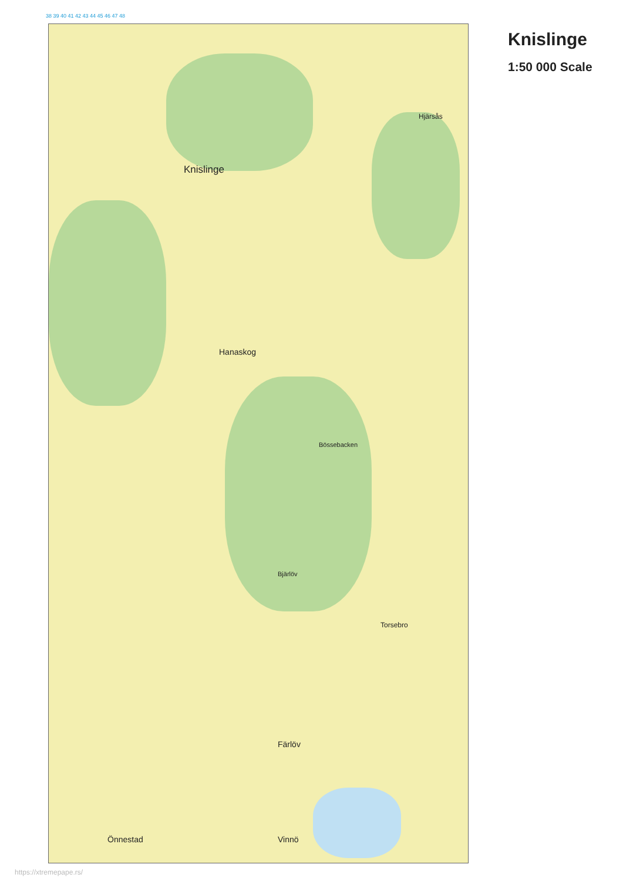Knislinge
Hanaskog
Färlöv
Önnestad
Torsebro
Hjärsås
Vinnö
Bössebacken
Bjärlöv
38 39 40 41 42 43 44 45 46 47 48
Knislinge
1:50 000 Scale
https://xtremepape.rs/